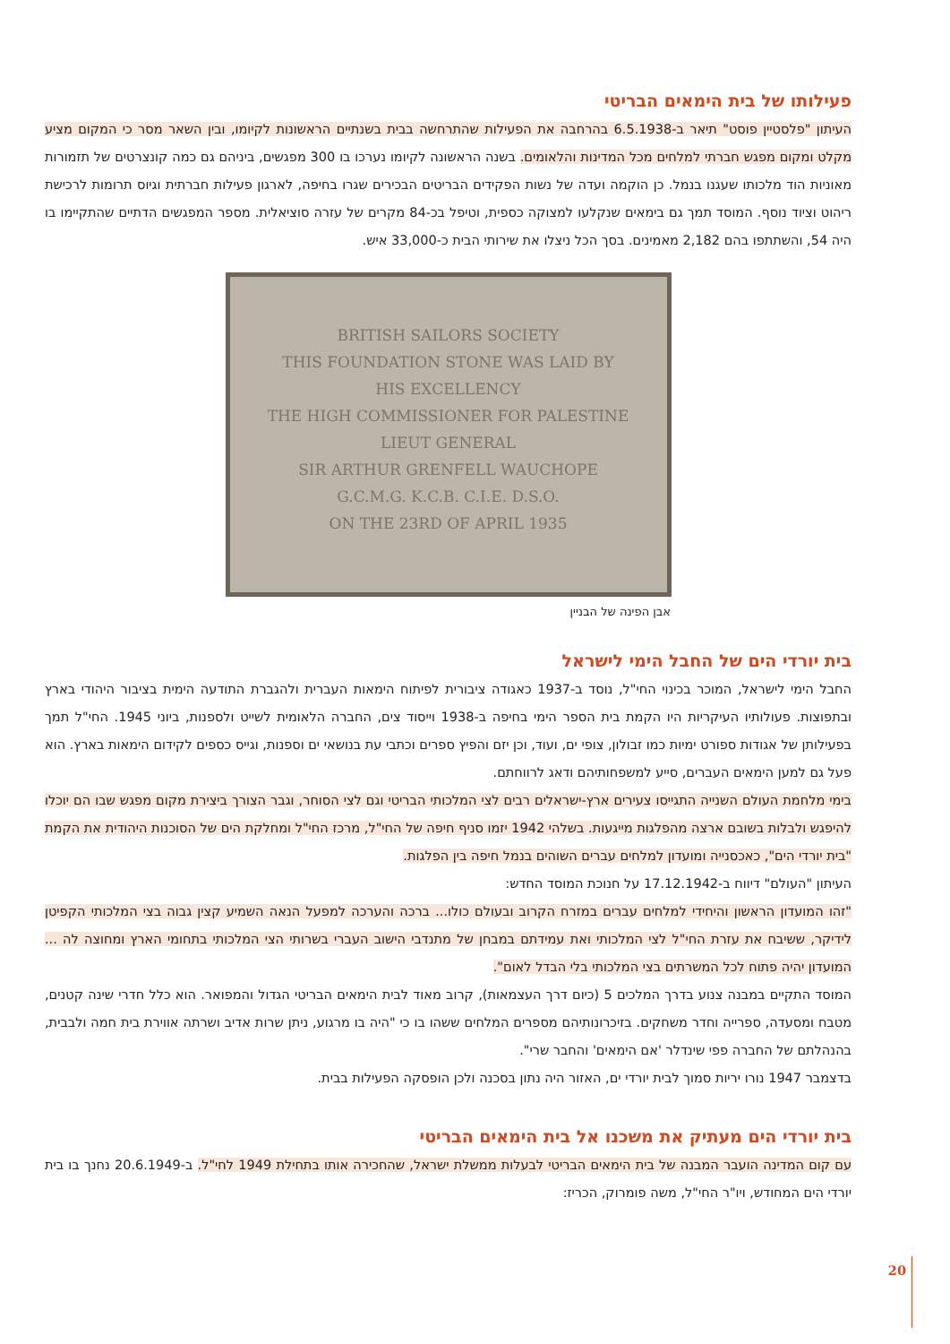פעילותו של בית הימאים הבריטי
העיתון "פלסטיין פוסט" תיאר ב-6.5.1938 בהרחבה את הפעילות שהתרחשה בבית בשנתיים הראשונות לקיומו, ובין השאר מסר כי המקום מציע מקלט ומקום מפגש חברתי למלחים מכל המדינות והלאומים. בשנה הראשונה לקיומו נערכו בו 300 מפגשים, ביניהם גם כמה קונצרטים של תזמורות מאוניות הוד מלכותו שעגנו בנמל. כן הוקמה ועדה של נשות הפקידים הבריטים הבכירים שגרו בחיפה, לארגון פעילות חברתית וגיוס תרומות לרכישת ריהוט וציוד נוסף. המוסד תמך גם בימאים שנקלעו למצוקה כספית, וטיפל בכ-84 מקרים של עזרה סוציאלית. מספר המפגשים הדתיים שהתקיימו בו היה 54, והשתתפו בהם 2,182 מאמינים. בסך הכל ניצלו את שירותי הבית כ-33,000 איש.
BRITISH SAILORS SOCIETY
THIS FOUNDATION STONE WAS LAID BY
HIS EXCELLENCY
THE HIGH COMMISSIONER FOR PALESTINE
LIEUT GENERAL
SIR ARTHUR GRENFELL WAUCHOPE
G.C.M.G. K.C.B. C.I.E. D.S.O.
ON THE 23RD OF APRIL 1935
אבן הפינה של הבניין
בית יורדי הים של החבל הימי לישראל
החבל הימי לישראל, המוכר בכינוי החי"ל, נוסד ב-1937 כאגודה ציבורית לפיתוח הימאות העברית ולהגברת התודעה הימית בציבור היהודי בארץ ובתפוצות. פעולותיו העיקריות היו הקמת בית הספר הימי בחיפה ב-1938 וייסוד צים, החברה הלאומית לשייט ולספנות, ביוני 1945. החי"ל תמך בפעילותן של אגודות ספורט ימיות כמו זבולון, צופי ים, ועוד, וכן יזם והפיץ ספרים וכתבי עת בנושאי ים וספנות, וגייס כספים לקידום הימאות בארץ. הוא פעל גם למען הימאים העברים, סייע למשפחותיהם ודאג לרווחתם.
בימי מלחמת העולם השנייה התגייסו צעירים ארץ-ישראלים רבים לצי המלכותי הבריטי וגם לצי הסוחר, וגבר הצורך ביצירת מקום מפגש שבו הם יוכלו להיפגש ולבלות בשובם ארצה מהפלגות מייגעות. בשלהי 1942 יזמו סניף חיפה של החי"ל, מרכז החי"ל ומחלקת הים של הסוכנות היהודית את הקמת "בית יורדי הים", כאכסנייה ומועדון למלחים עברים השוהים בנמל חיפה בין הפלגות.
העיתון "העולם" דיווח ב-17.12.1942 על חנוכת המוסד החדש:
"זהו המועדון הראשון והיחידי למלחים עברים במזרח הקרוב ובעולם כולו... ברכה והערכה למפעל הנאה השמיע קצין גבוה בצי המלכותי הקפיטן לידיקר, ששיבח את עזרת החי"ל לצי המלכותי ואת עמידתם במבחן של מתנדבי הישוב העברי בשרותי הצי המלכותי בתחומי הארץ ומחוצה לה ... המועדון יהיה פתוח לכל המשרתים בצי המלכותי בלי הבדל לאום".
המוסד התקיים במבנה צנוע בדרך המלכים 5 (כיום דרך העצמאות), קרוב מאוד לבית הימאים הבריטי הגדול והמפואר. הוא כלל חדרי שינה קטנים, מטבח ומסעדה, ספרייה וחדר משחקים. בזיכרונותיהם מספרים המלחים ששהו בו כי "היה בו מרגוע, ניתן שרות אדיב ושרתה אווירת בית חמה ולבבית, בהנהלתם של החברה פפי שינדלר 'אם הימאים' והחבר שרי".
בדצמבר 1947 נורו יריות סמוך לבית יורדי ים, האזור היה נתון בסכנה ולכן הופסקה הפעילות בבית.
בית יורדי הים מעתיק את משכנו אל בית הימאים הבריטי
עם קום המדינה הועבר המבנה של בית הימאים הבריטי לבעלות ממשלת ישראל, שהחכירה אותו בתחילת 1949 לחי"ל. ב-20.6.1949 נחנך בו בית יורדי הים המחודש, ויו"ר החי"ל, משה פומרוק, הכריז:
20